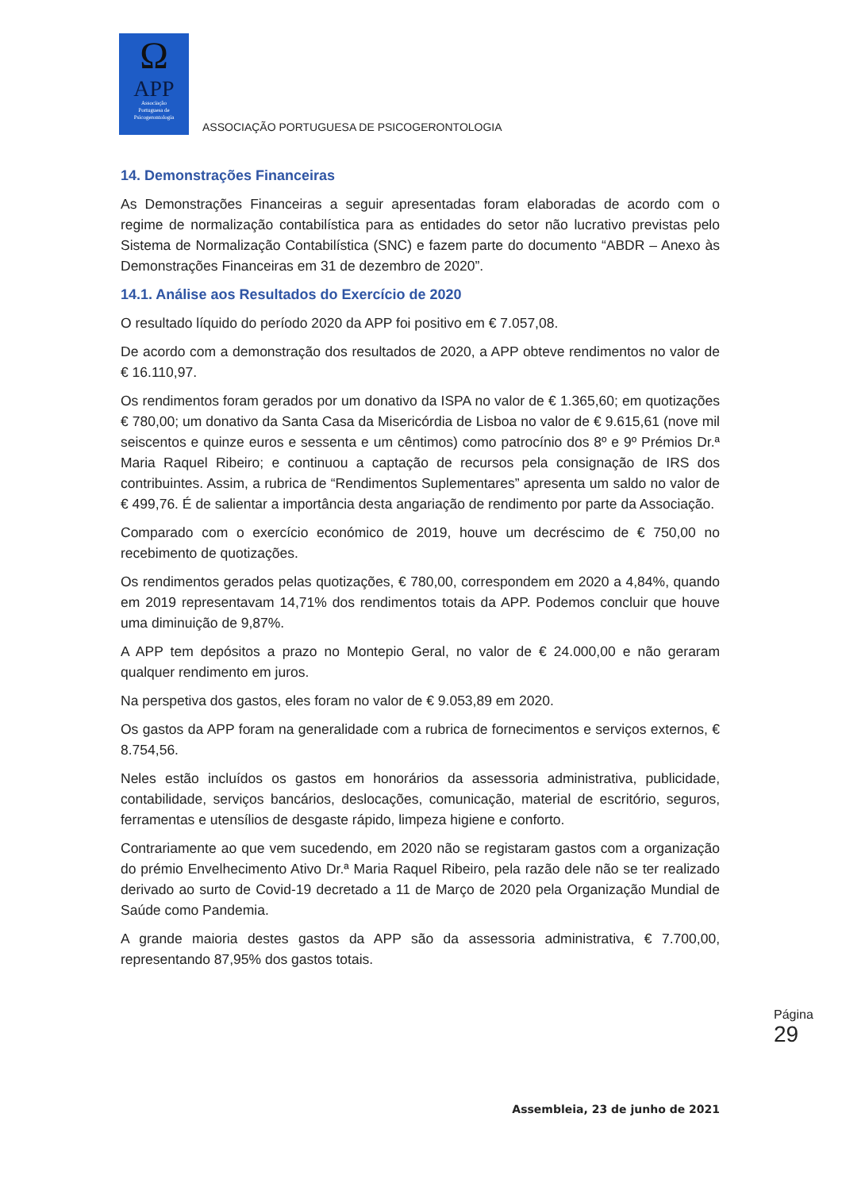Ω
APP
Associação
Portuguesa de
Psicogerontologia
ASSOCIAÇÃO PORTUGUESA DE PSICOGERONTOLOGIA
14. Demonstrações Financeiras
As Demonstrações Financeiras a seguir apresentadas foram elaboradas de acordo com o regime de normalização contabilística para as entidades do setor não lucrativo previstas pelo Sistema de Normalização Contabilística (SNC) e fazem parte do documento “ABDR – Anexo às Demonstrações Financeiras em 31 de dezembro de 2020”.
14.1. Análise aos Resultados do Exercício de 2020
O resultado líquido do período 2020 da APP foi positivo em € 7.057,08.
De acordo com a demonstração dos resultados de 2020, a APP obteve rendimentos no valor de € 16.110,97.
Os rendimentos foram gerados por um donativo da ISPA no valor de € 1.365,60; em quotizações € 780,00; um donativo da Santa Casa da Misericórdia de Lisboa no valor de € 9.615,61 (nove mil seiscentos e quinze euros e sessenta e um cêntimos) como patrocínio dos 8º e 9º Prémios Dr.ª Maria Raquel Ribeiro; e continuou a captação de recursos pela consignação de IRS dos contribuintes. Assim, a rubrica de “Rendimentos Suplementares” apresenta um saldo no valor de € 499,76. É de salientar a importância desta angariação de rendimento por parte da Associação.
Comparado com o exercício económico de 2019, houve um decréscimo de € 750,00 no recebimento de quotizações.
Os rendimentos gerados pelas quotizações, € 780,00, correspondem em 2020 a 4,84%, quando em 2019 representavam 14,71% dos rendimentos totais da APP. Podemos concluir que houve uma diminuição de 9,87%.
A APP tem depósitos a prazo no Montepio Geral, no valor de € 24.000,00 e não geraram qualquer rendimento em juros.
Na perspetiva dos gastos, eles foram no valor de € 9.053,89 em 2020.
Os gastos da APP foram na generalidade com a rubrica de fornecimentos e serviços externos, € 8.754,56.
Neles estão incluídos os gastos em honorários da assessoria administrativa, publicidade, contabilidade, serviços bancários, deslocações, comunicação, material de escritório, seguros, ferramentas e utensílios de desgaste rápido, limpeza higiene e conforto.
Contrariamente ao que vem sucedendo, em 2020 não se registaram gastos com a organização do prémio Envelhecimento Ativo Dr.ª Maria Raquel Ribeiro, pela razão dele não se ter realizado derivado ao surto de Covid-19 decretado a 11 de Março de 2020 pela Organização Mundial de Saúde como Pandemia.
A grande maioria destes gastos da APP são da assessoria administrativa, € 7.700,00, representando 87,95% dos gastos totais.
Página
29
Assembleia, 23 de junho de 2021